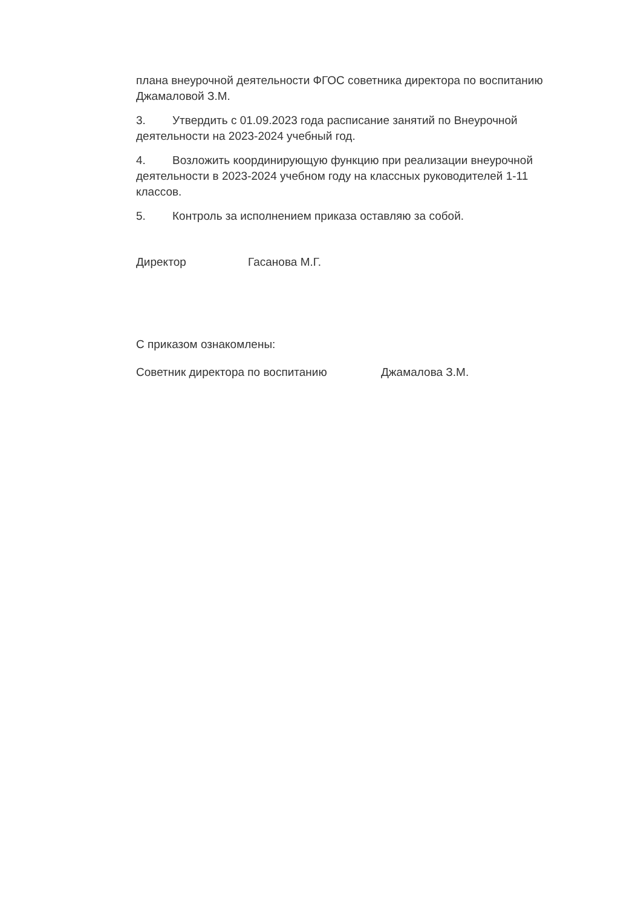плана внеурочной деятельности ФГОС советника директора по воспитанию Джамаловой З.М.
3. Утвердить с 01.09.2023 года расписание занятий по Внеурочной деятельности на 2023-2024 учебный год.
4. Возложить координирующую функцию при реализации внеурочной деятельности в 2023-2024 учебном году на классных руководителей 1-11 классов.
5. Контроль за исполнением приказа оставляю за собой.
Директор Гасанова М.Г.
С приказом ознакомлены:
Советник директора по воспитанию Джамалова З.М.